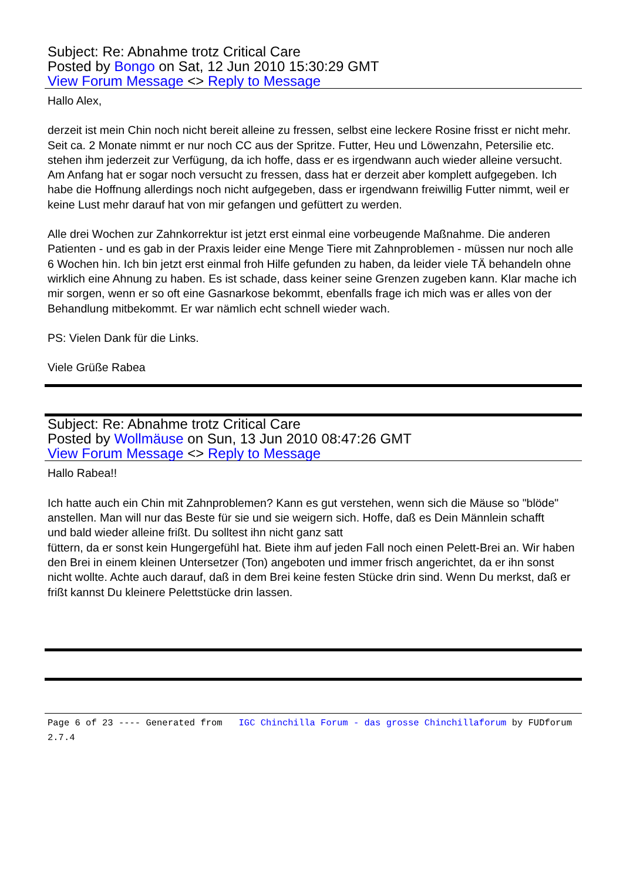Subject: Re: Abnahme trotz Critical Care
Posted by Bongo on Sat, 12 Jun 2010 15:30:29 GMT
View Forum Message <> Reply to Message
Hallo Alex,
derzeit ist mein Chin noch nicht bereit alleine zu fressen, selbst eine leckere Rosine frisst er nicht mehr. Seit ca. 2 Monate nimmt er nur noch CC aus der Spritze. Futter, Heu und Löwenzahn, Petersilie etc. stehen ihm jederzeit zur Verfügung, da ich hoffe, dass er es irgendwann auch wieder alleine versucht. Am Anfang hat er sogar noch versucht zu fressen, dass hat er derzeit aber komplett aufgegeben. Ich habe die Hoffnung allerdings noch nicht aufgegeben, dass er irgendwann freiwillig Futter nimmt, weil er keine Lust mehr darauf hat von mir gefangen und gefüttert zu werden.
Alle drei Wochen zur Zahnkorrektur ist jetzt erst einmal eine vorbeugende Maßnahme. Die anderen Patienten - und es gab in der Praxis leider eine Menge Tiere mit Zahnproblemen - müssen nur noch alle 6 Wochen hin. Ich bin jetzt erst einmal froh Hilfe gefunden zu haben, da leider viele TÄ behandeln ohne wirklich eine Ahnung zu haben. Es ist schade, dass keiner seine Grenzen zugeben kann. Klar mache ich mir sorgen, wenn er so oft eine Gasnarkose bekommt, ebenfalls frage ich mich was er alles von der Behandlung mitbekommt. Er war nämlich echt schnell wieder wach.
PS: Vielen Dank für die Links.
Viele Grüße Rabea
Subject: Re: Abnahme trotz Critical Care
Posted by Wollmäuse on Sun, 13 Jun 2010 08:47:26 GMT
View Forum Message <> Reply to Message
Hallo Rabea!!
Ich hatte auch ein Chin mit Zahnproblemen? Kann es gut verstehen, wenn sich die Mäuse so "blöde" anstellen. Man will nur das Beste für sie und sie weigern sich. Hoffe, daß es Dein Männlein schafft
und bald wieder alleine frißt. Du solltest ihn nicht ganz satt
füttern, da er sonst kein Hungergefühl hat. Biete ihm auf jeden Fall noch einen Pelett-Brei an. Wir haben den Brei in einem kleinen Untersetzer (Ton) angeboten und immer frisch angerichtet, da er ihn sonst nicht wollte. Achte auch darauf, daß in dem Brei keine festen Stücke drin sind. Wenn Du merkst, daß er frißt kannst Du kleinere Pelettstücke drin lassen.
Page 6 of 23 ---- Generated from IGC Chinchilla Forum - das grosse Chinchillaforum by FUDforum 2.7.4